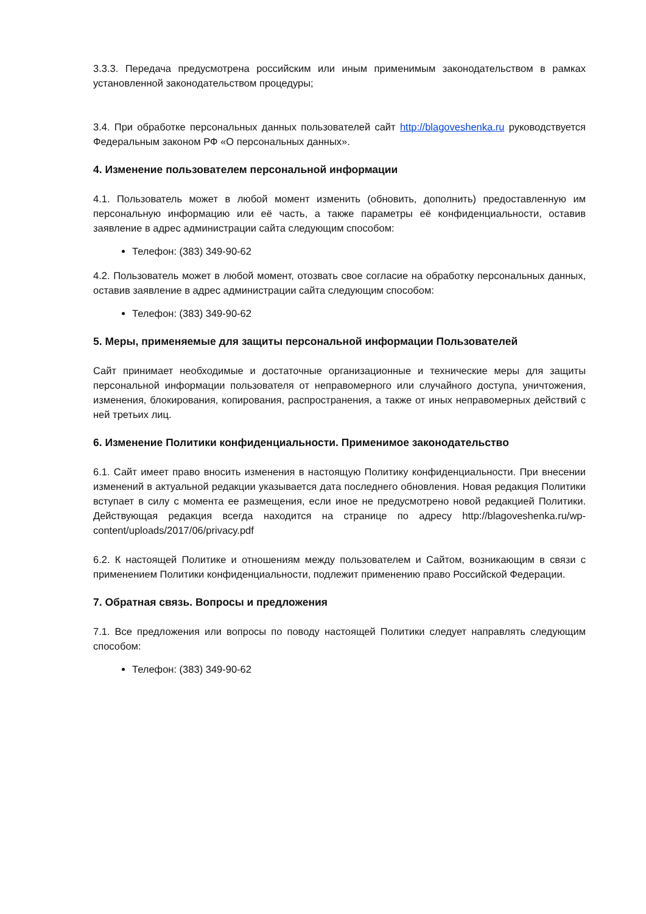3.3.3. Передача предусмотрена российским или иным применимым законодательством в рамках установленной законодательством процедуры;
3.4. При обработке персональных данных пользователей сайт http://blagoveshenka.ru руководствуется Федеральным законом РФ «О персональных данных».
4. Изменение пользователем персональной информации
4.1. Пользователь может в любой момент изменить (обновить, дополнить) предоставленную им персональную информацию или её часть, а также параметры её конфиденциальности, оставив заявление в адрес администрации сайта следующим способом:
Телефон: (383) 349-90-62
4.2. Пользователь может в любой момент, отозвать свое согласие на обработку персональных данных, оставив заявление в адрес администрации сайта следующим способом:
Телефон: (383) 349-90-62
5. Меры, применяемые для защиты персональной информации Пользователей
Сайт принимает необходимые и достаточные организационные и технические меры для защиты персональной информации пользователя от неправомерного или случайного доступа, уничтожения, изменения, блокирования, копирования, распространения, а также от иных неправомерных действий с ней третьих лиц.
6. Изменение Политики конфиденциальности. Применимое законодательство
6.1. Сайт имеет право вносить изменения в настоящую Политику конфиденциальности. При внесении изменений в актуальной редакции указывается дата последнего обновления. Новая редакция Политики вступает в силу с момента ее размещения, если иное не предусмотрено новой редакцией Политики. Действующая редакция всегда находится на странице по адресу http://blagoveshenka.ru/wp-content/uploads/2017/06/privacy.pdf
6.2. К настоящей Политике и отношениям между пользователем и Сайтом, возникающим в связи с применением Политики конфиденциальности, подлежит применению право Российской Федерации.
7. Обратная связь. Вопросы и предложения
7.1. Все предложения или вопросы по поводу настоящей Политики следует направлять следующим способом:
Телефон: (383) 349-90-62